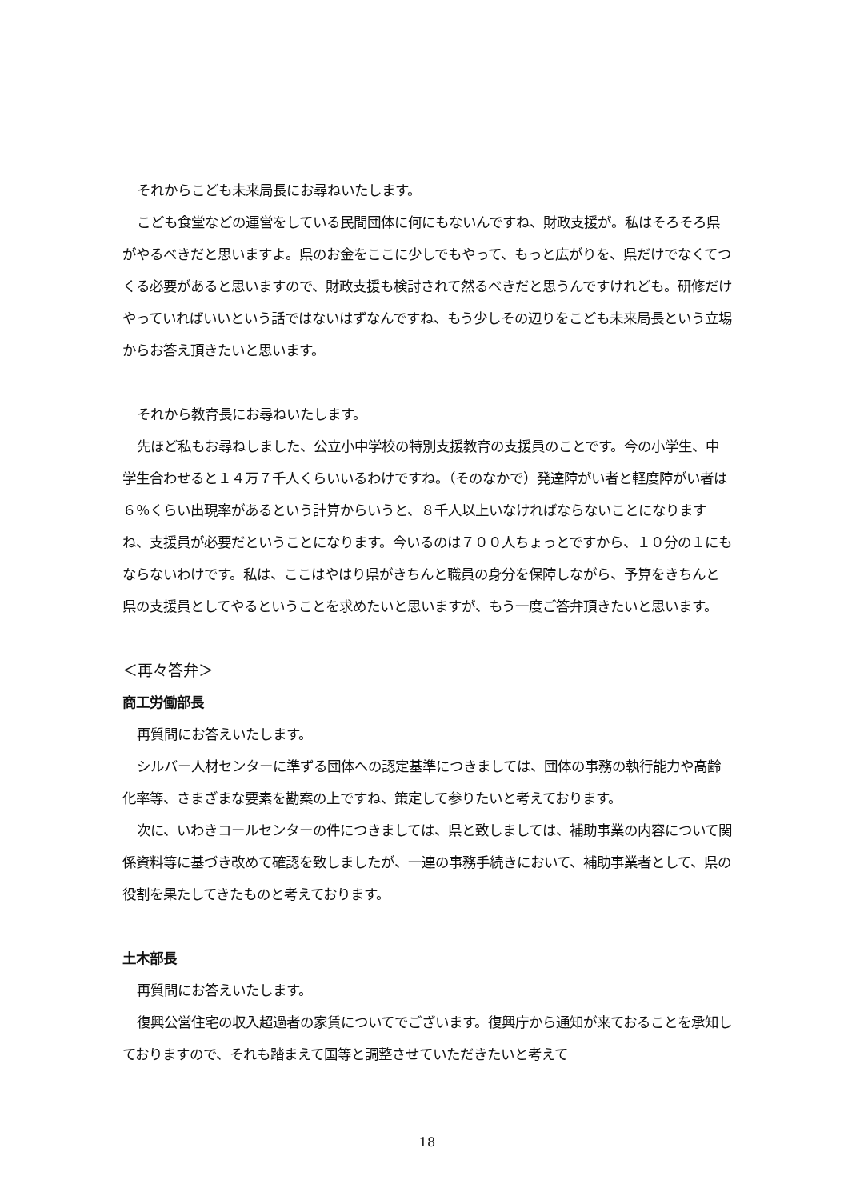それからこども未来局長にお尋ねいたします。
こども食堂などの運営をしている民間団体に何にもないんですね、財政支援が。私はそろそろ県がやるべきだと思いますよ。県のお金をここに少しでもやって、もっと広がりを、県だけでなくてつくる必要があると思いますので、財政支援も検討されて然るべきだと思うんですけれども。研修だけやっていればいいという話ではないはずなんですね、もう少しその辺りをこども未来局長という立場からお答え頂きたいと思います。
それから教育長にお尋ねいたします。
先ほど私もお尋ねしました、公立小中学校の特別支援教育の支援員のことです。今の小学生、中学生合わせると１４万７千人くらいいるわけですね。（そのなかで）発達障がい者と軽度障がい者は６％くらい出現率があるという計算からいうと、８千人以上いなければならないことになりますね、支援員が必要だということになります。今いるのは７００人ちょっとですから、１０分の１にもならないわけです。私は、ここはやはり県がきちんと職員の身分を保障しながら、予算をきちんと県の支援員としてやるということを求めたいと思いますが、もう一度ご答弁頂きたいと思います。
＜再々答弁＞
商工労働部長
再質問にお答えいたします。
シルバー人材センターに準ずる団体への認定基準につきましては、団体の事務の執行能力や高齢化率等、さまざまな要素を勘案の上ですね、策定して参りたいと考えております。
次に、いわきコールセンターの件につきましては、県と致しましては、補助事業の内容について関係資料等に基づき改めて確認を致しましたが、一連の事務手続きにおいて、補助事業者として、県の役割を果たしてきたものと考えております。
土木部長
再質問にお答えいたします。
復興公営住宅の収入超過者の家賃についてでございます。復興庁から通知が来ておることを承知しておりますので、それも踏まえて国等と調整させていただきたいと考えて
18